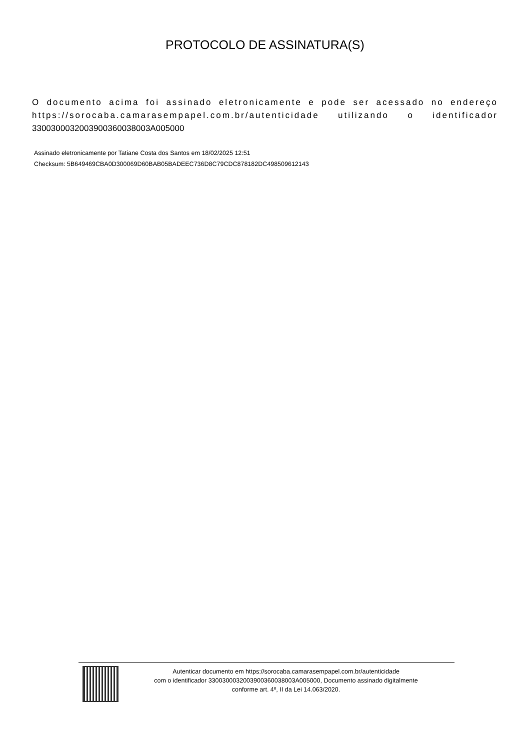PROTOCOLO DE ASSINATURA(S)
O documento acima foi assinado eletronicamente e pode ser acessado no endereço https://sorocaba.camarasempapel.com.br/autenticidade utilizando o identificador 330030003200390036003800​3A005000
Assinado eletronicamente por Tatiane Costa dos Santos em 18/02/2025 12:51
Checksum: 5B649469CBA0D300069D60BAB05BADEEC736D8C79CDC878182DC498509612143
Autenticar documento em https://sorocaba.camarasempapel.com.br/autenticidade
com o identificador 3300300032003900360038003A005000, Documento assinado digitalmente
conforme art. 4º, II da Lei 14.063/2020.